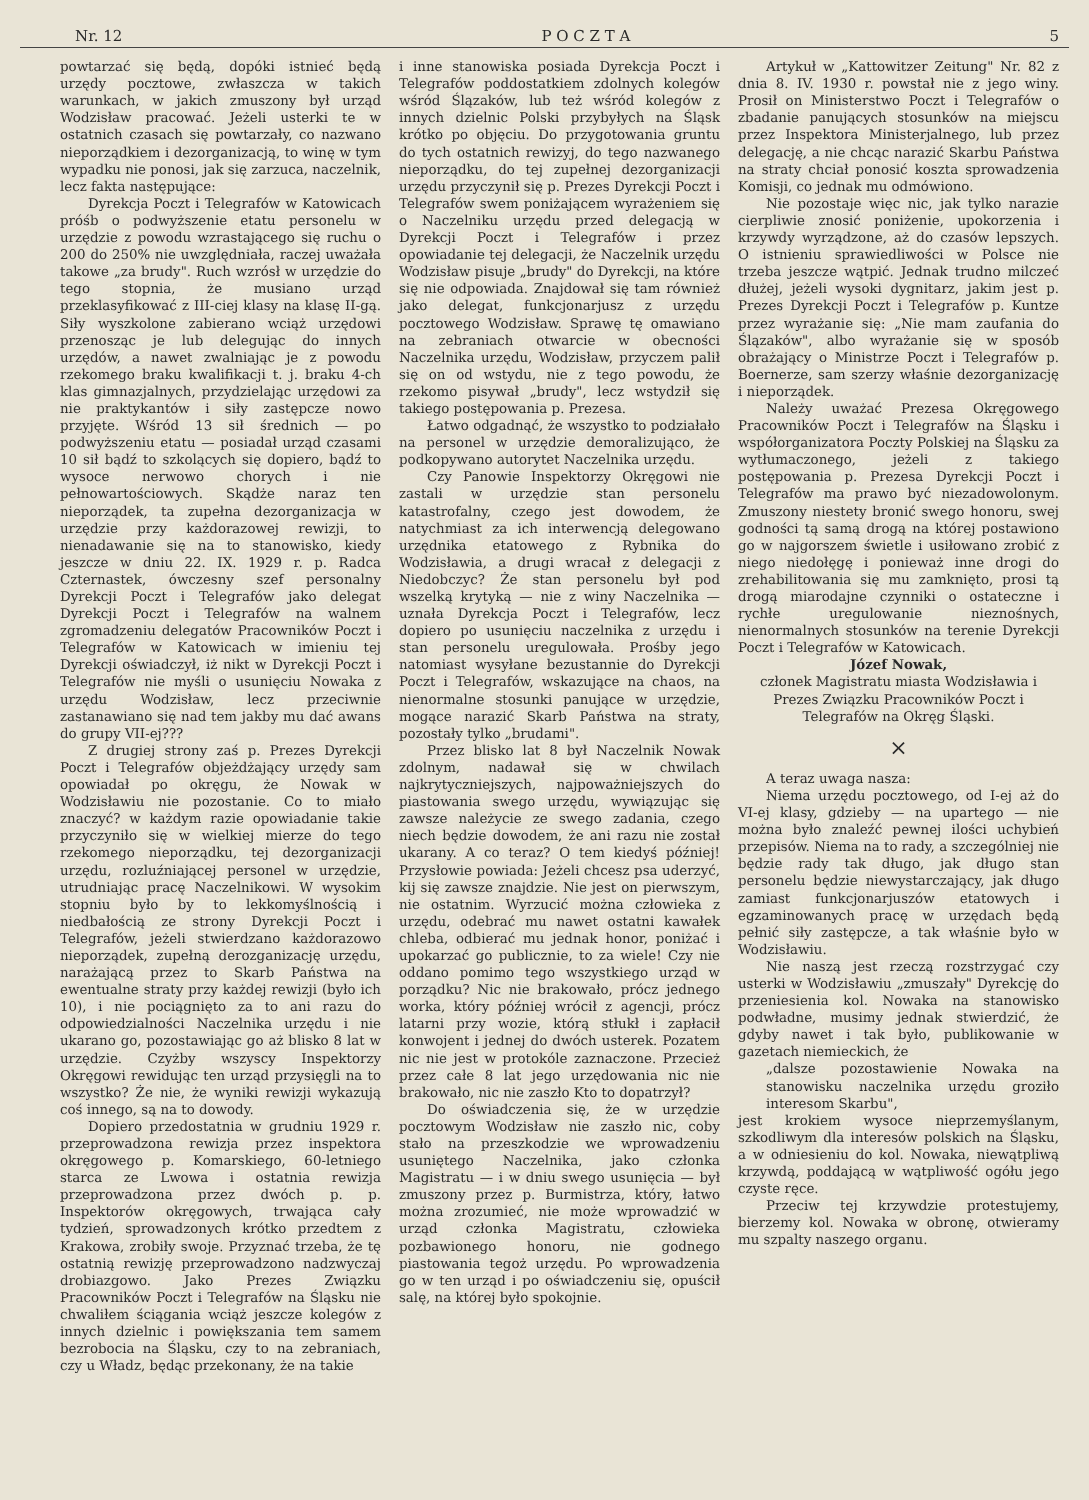Nr. 12 P O C Z T A 5
powtarzać się będą, dopóki istnieć będą urzędy pocztowe, zwłaszcza w takich warunkach, w jakich zmuszony był urząd Wodzisław pracować. Jeżeli usterki te w ostatnich czasach się powtarzały, co nazwano nieporządkiem i dezorganizacją, to winę w tym wypadku nie ponosi, jak się zarzuca, naczelnik, lecz fakta następujące:
Dyrekcja Poczt i Telegrafów w Katowicach próśb o podwyższenie etatu personelu w urzędzie z powodu wzrastającego się ruchu o 200 do 250% nie uwzględniała, raczej uważała takowe „za brudy". Ruch wzrósł w urzędzie do tego stopnia, że musiano urząd przeklasyfikować z III-ciej klasy na klasę II-gą. Siły wyszkolone zabierano wciąż urzędowi przenosząc je lub delegując do innych urzędów, a nawet zwalniając je z powodu rzekomego braku kwalifikacji t. j. braku 4-ch klas gimnazjalnych, przydzielając urzędowi za nie praktykantów i siły zastępcze nowo przyjęte. Wśród 13 sił średnich — po podwyższeniu etatu — posiadał urząd czasami 10 sił bądź to szkolących się dopiero, bądź to wysoce nerwowo chorych i nie pełnowartościowych. Skądże naraz ten nieporządek, ta zupełna dezorganizacja w urzędzie przy każdorazowej rewizji, to nienadawanie się na to stanowisko, kiedy jeszcze w dniu 22. IX. 1929 r. p. Radca Czternastek, ówczesny szef personalny Dyrekcji Poczt i Telegrafów jako delegat Dyrekcji Poczt i Telegrafów na walnem zgromadzeniu delegatów Pracowników Poczt i Telegrafów w Katowicach w imieniu tej Dyrekcji oświadczył, iż nikt w Dyrekcji Poczt i Telegrafów nie myśli o usunięciu Nowaka z urzędu Wodzisław, lecz przeciwnie zastanawiano się nad tem jakby mu dać awans do grupy VII-ej???
Z drugiej strony zaś p. Prezes Dyrekcji Poczt i Telegrafów objeżdżający urzędy sam opowiadał po okręgu, że Nowak w Wodzisławiu nie pozostanie. Co to miało znaczyć? w każdym razie opowiadanie takie przyczyniło się w wielkiej mierze do tego rzekomego nieporządku, tej dezorganizacji urzędu, rozluźniającej personel w urzędzie, utrudniając pracę Naczelnikowi. W wysokim stopniu było by to lekkomyślnością i niedbałością ze strony Dyrekcji Poczt i Telegrafów, jeżeli stwierdzano każdorazowo nieporządek, zupełną derozganizację urzędu, narażającą przez to Skarb Państwa na ewentualne straty przy każdej rewizji (było ich 10), i nie pociągnięto za to ani razu do odpowiedzialności Naczelnika urzędu i nie ukarano go, pozostawiając go aż blisko 8 lat w urzędzie. Czyżby wszyscy Inspektorzy Okręgowi rewidując ten urząd przysięgli na to wszystko? Że nie, że wyniki rewizji wykazują coś innego, są na to dowody.
Dopiero przedostatnia w grudniu 1929 r. przeprowadzona rewizja przez inspektora okręgowego p. Komarskiego, 60-letniego starca ze Lwowa i ostatnia rewizja przeprowadzona przez dwóch p. p. Inspektorów okręgowych, trwająca cały tydzień, sprowadzonych krótko przedtem z Krakowa, zrobiły swoje. Przyznać trzeba, że tę ostatnią rewizję przeprowadzono nadzwyczaj drobiazgowo. Jako Prezes Związku Pracowników Poczt i Telegrafów na Śląsku nie chwaliłem ściągania wciąż jeszcze kolegów z innych dzielnic i powiększania tem samem bezrobocia na Śląsku, czy to na zebraniach, czy u Władz, będąc przekonany, że na takie
i inne stanowiska posiada Dyrekcja Poczt i Telegrafów poddostatkiem zdolnych kolegów wśród Ślązaków, lub też wśród kolegów z innych dzielnic Polski przybyłych na Śląsk krótko po objęciu. Do przygotowania gruntu do tych ostatnich rewizyj, do tego nazwanego nieporządku, do tej zupełnej dezorganizacji urzędu przyczynił się p. Prezes Dyrekcji Poczt i Telegrafów swem poniżającem wyrażeniem się o Naczelniku urzędu przed delegacją w Dyrekcji Poczt i Telegrafów i przez opowiadanie tej delegacji, że Naczelnik urzędu Wodzisław pisuje „brudy" do Dyrekcji, na które się nie odpowiada. Znajdował się tam również jako delegat, funkcjonarjusz z urzędu pocztowego Wodzisław. Sprawę tę omawiano na zebraniach otwarcie w obecności Naczelnika urzędu, Wodzisław, przyczem palił się on od wstydu, nie z tego powodu, że rzekomo pisywał „brudy", lecz wstydził się takiego postępowania p. Prezesa.
Łatwo odgadnąć, że wszystko to podziałało na personel w urzędzie demoralizująco, że podkopywano autorytet Naczelnika urzędu.
Czy Panowie Inspektorzy Okręgowi nie zastali w urzędzie stan personelu katastrofalny, czego jest dowodem, że natychmiast za ich interwencją delegowano urzędnika etatowego z Rybnika do Wodzisławia, a drugi wracał z delegacji z Niedobczyc? Że stan personelu był pod wszelką krytyką — nie z winy Naczelnika — uznała Dyrekcja Poczt i Telegrafów, lecz dopiero po usunięciu naczelnika z urzędu i stan personelu uregulowała. Prośby jego natomiast wysyłane bezustannie do Dyrekcji Poczt i Telegrafów, wskazujące na chaos, na nienormalne stosunki panujące w urzędzie, mogące narazić Skarb Państwa na straty, pozostały tylko „brudami".
Przez blisko lat 8 był Naczelnik Nowak zdolnym, nadawał się w chwilach najkrytyczniejszych, najpoważniejszych do piastowania swego urzędu, wywiązując się zawsze należycie ze swego zadania, czego niech będzie dowodem, że ani razu nie został ukarany. A co teraz? O tem kiedyś później! Przysłowie powiada: Jeżeli chcesz psa uderzyć, kij się zawsze znajdzie. Nie jest on pierwszym, nie ostatnim. Wyrzucić można człowieka z urzędu, odebrać mu nawet ostatni kawałek chleba, odbierać mu jednak honor, poniżać i upokarzać go publicznie, to za wiele! Czy nie oddano pomimo tego wszystkiego urząd w porządku? Nic nie brakowało, prócz jednego worka, który później wrócił z agencji, prócz latarni przy wozie, którą stłukł i zapłacił konwojent i jednej do dwóch usterek. Pozatem nic nie jest w protokóle zaznaczone. Przecież przez całe 8 lat jego urzędowania nic nie brakowało, nic nie zaszło Kto to dopatrzył?
Do oświadczenia się, że w urzędzie pocztowym Wodzisław nie zaszło nic, coby stało na przeszkodzie we wprowadzeniu usuniętego Naczelnika, jako członka Magistratu — i w dniu swego usunięcia — był zmuszony przez p. Burmistrza, który, łatwo można zrozumieć, nie może wprowadzić w urząd członka Magistratu, człowieka pozbawionego honoru, nie godnego piastowania tegoż urzędu. Po wprowadzenia go w ten urząd i po oświadczeniu się, opuścił salę, na której było spokojnie.
Artykuł w „Kattowitzer Zeitung" Nr. 82 z dnia 8. IV. 1930 r. powstał nie z jego winy. Prosił on Ministerstwo Poczt i Telegrafów o zbadanie panujących stosunków na miejscu przez Inspektora Ministerjalnego, lub przez delegację, a nie chcąc narazić Skarbu Państwa na straty chciał ponosić koszta sprowadzenia Komisji, co jednak mu odmówiono.
Nie pozostaje więc nic, jak tylko narazie cierpliwie znosić poniżenie, upokorzenia i krzywdy wyrządzone, aż do czasów lepszych. O istnieniu sprawiedliwości w Polsce nie trzeba jeszcze wątpić. Jednak trudno milczeć dłużej, jeżeli wysoki dygnitarz, jakim jest p. Prezes Dyrekcji Poczt i Telegrafów p. Kuntze przez wyrażanie się: „Nie mam zaufania do Ślązaków", albo wyrażanie się w sposób obrażający o Ministrze Poczt i Telegrafów p. Boernerze, sam szerzy właśnie dezorganizację i nieporządek.
Należy uważać Prezesa Okręgowego Pracowników Poczt i Telegrafów na Śląsku i współorganizatora Poczty Polskiej na Śląsku za wytłumaczonego, jeżeli z takiego postępowania p. Prezesa Dyrekcji Poczt i Telegrafów ma prawo być niezadowolonym. Zmuszony niestety bronić swego honoru, swej godności tą samą drogą na której postawiono go w najgorszem świetle i usiłowano zrobić z niego niedołęgę i ponieważ inne drogi do zrehabilitowania się mu zamknięto, prosi tą drogą miarodajne czynniki o ostateczne i rychłe uregulowanie nieznośnych, nienormalnych stosunków na terenie Dyrekcji Poczt i Telegrafów w Katowicach.
Józef Nowak,
członek Magistratu miasta Wodzisławia i Prezes Związku Pracowników Poczt i Telegrafów na Okręg Śląski.
×
A teraz uwaga nasza:
Niema urzędu pocztowego, od I-ej aż do VI-ej klasy, gdzieby — na upartego — nie można było znaleźć pewnej ilości uchybień przepisów. Niema na to rady, a szczególniej nie będzie rady tak długo, jak długo stan personelu będzie niewystarczający, jak długo zamiast funkcjonarjuszów etatowych i egzaminowanych pracę w urzędach będą pełnić siły zastępcze, a tak właśnie było w Wodzisławiu.
Nie naszą jest rzeczą rozstrzygać czy usterki w Wodzisławiu „zmuszały" Dyrekcję do przeniesienia kol. Nowaka na stanowisko podwładne, musimy jednak stwierdzić, że gdyby nawet i tak było, publikowanie w gazetach niemieckich, że
„dalsze pozostawienie Nowaka na stanowisku naczelnika urzędu groziło interesom Skarbu",
jest krokiem wysoce nieprzemyślanym, szkodliwym dla interesów polskich na Śląsku, a w odniesieniu do kol. Nowaka, niewątpliwą krzywdą, poddającą w wątpliwość ogółu jego czyste ręce.
Przeciw tej krzywdzie protestujemy, bierzemy kol. Nowaka w obronę, otwieramy mu szpalty naszego organu.